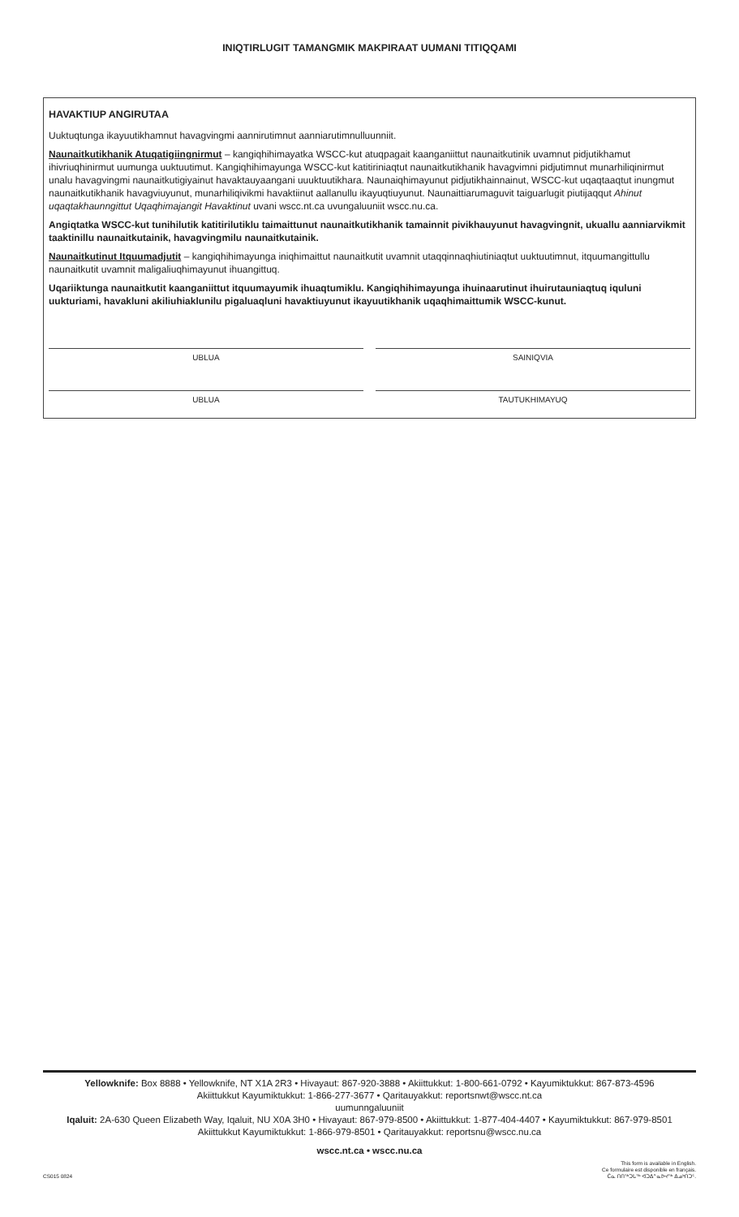INIQTIRLUGIT TAMANGMIK MAKPIRAAT UUMANI TITIQQAMI
HAVAKTIUP ANGIRUTAA
Uuktuqtunga ikayuutikhamnut havagvingmi aannirutimnut aanniarutimnulluunniit.
Naunaitkutikhanik Atuqatigiingnirmut – kangiqhihimayatka WSCC-kut atuqpagait kaanganiittut naunaitkutinik uvamnut pidjutikhamut ihivriuqhinirmut uumunga uuktuutimut. Kangiqhihimayunga WSCC-kut katitiriniaqtut naunaitkutikhanik havagvimni pidjutimnut munarhiliqinirmut unalu havagvingmi naunaitkutigiyainut havaktauyaangani uuuktuutikhara. Naunaiqhimayunut pidjutikhainnainut, WSCC-kut uqaqtaaqtut inungmut naunaitkutikhanik havagviuyunut, munarhiliqivikmi havaktiinut aallanullu ikayuqtiuyunut. Naunaittiarumaguvit taiguarlugit piutijaqqut Ahinut uqaqtakhaunngittut Uqaqhimajangit Havaktinut uvani wscc.nt.ca uvungaluuniit wscc.nu.ca.
Angiqtatka WSCC-kut tunihilutik katitirilutiklu taimaittunut naunaitkutikhanik tamainnit pivikhauyunut havagvingnit, ukuallu aanniarvikmit taaktinillu naunaitkutainik, havagvingmilu naunaitkutainik.
Naunaitkutinut Itquumadjutit – kangiqhihimayunga iniqhimaittut naunaitkutit uvamnit utaqqinnaqhiutiniaqtut uuktuutimnut, itquumangittullu naunaitkutit uvamnit maligaliuqhimayunut ihuangittuq.
Uqariiktunga naunaitkutit kaanganiittut itquumayumik ihuaqtumiklu. Kangiqhihimayunga ihuinaarutinut ihuirutauniaqtuq iquluni uukturiami, havakluni akiliuhiaklunilu pigaluaqluni havaktiuyunut ikayuutikhanik uqaqhimaittumik WSCC-kunut.
UBLUA SAINIQVIA
UBLUA TAUTUKHIMAYUQ
Yellowknife: Box 8888 • Yellowknife, NT X1A 2R3 • Hivayaut: 867-920-3888 • Akiittukkut: 1-800-661-0792 • Kayumiktukkut: 867-873-4596
Akiittukkut Kayumiktukkut: 1-866-277-3677 • Qaritauyakkut: reportsnwt@wscc.nt.ca
uumunngaluuniit
Iqaluit: 2A-630 Queen Elizabeth Way, Iqaluit, NU X0A 3H0 • Hivayaut: 867-979-8500 • Akiittukkut: 1-877-404-4407 • Kayumiktukkut: 867-979-8501
Akiittukkut Kayumiktukkut: 1-866-979-8501 • Qaritauyakkut: reportsnu@wscc.nu.ca
wscc.nt.ca • wscc.nu.ca
CS015 0824 This form is available in English.
Ce formulaire est disponible en français.
ᑖᓇ ᑎᑎᖅᑐᒐᖅ ᐊᑐᐃᓐᓇᐅᔪᖅ ᐃᓄᒃᑎᑐᑦ.